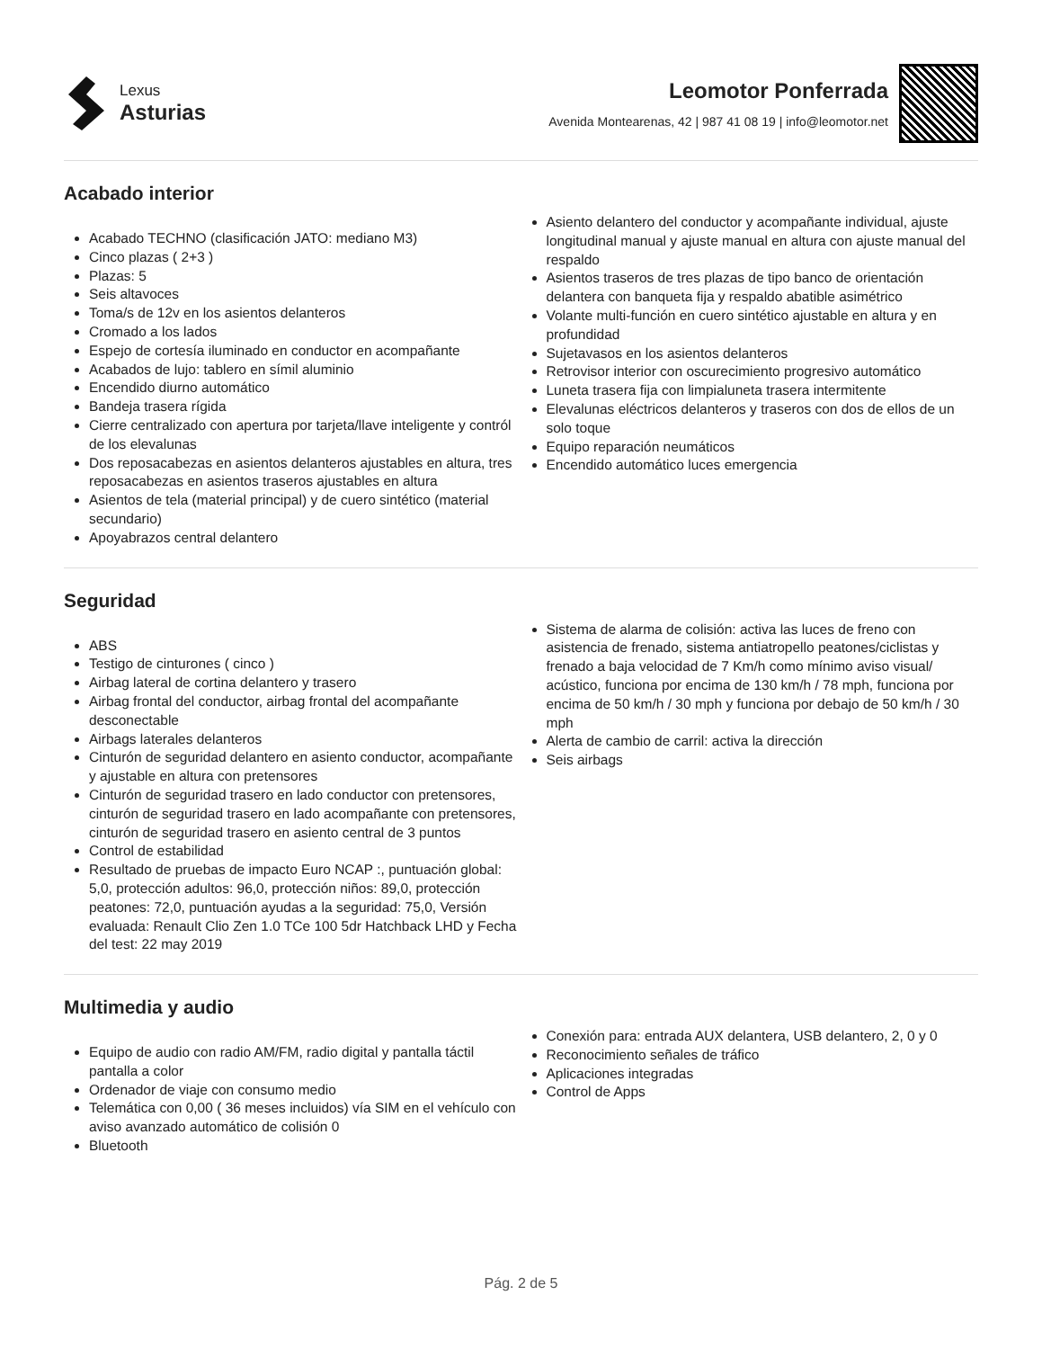Lexus
Asturias
Leomotor Ponferrada
Avenida Montearenas, 42 | 987 41 08 19 | info@leomotor.net
Acabado interior
Acabado TECHNO (clasificación JATO: mediano M3)
Cinco plazas ( 2+3 )
Plazas: 5
Seis altavoces
Toma/s de 12v en los asientos delanteros
Cromado a los lados
Espejo de cortesía iluminado en conductor en acompañante
Acabados de lujo: tablero en símil aluminio
Encendido diurno automático
Bandeja trasera rígida
Cierre centralizado con apertura por tarjeta/llave inteligente y contról de los elevalunas
Dos reposacabezas en asientos delanteros ajustables en altura, tres reposacabezas en asientos traseros ajustables en altura
Asientos de tela (material principal) y de cuero sintético (material secundario)
Apoyabrazos central delantero
Asiento delantero del conductor y acompañante individual, ajuste longitudinal manual y ajuste manual en altura con ajuste manual del respaldo
Asientos traseros de tres plazas de tipo banco de orientación delantera con banqueta fija y respaldo abatible asimétrico
Volante multi-función en cuero sintético ajustable en altura y en profundidad
Sujetavasos en los asientos delanteros
Retrovisor interior con oscurecimiento progresivo automático
Luneta trasera fija con limpialuneta trasera intermitente
Elevalunas eléctricos delanteros y traseros con dos de ellos de un solo toque
Equipo reparación neumáticos
Encendido automático luces emergencia
Seguridad
ABS
Testigo de cinturones ( cinco )
Airbag lateral de cortina delantero y trasero
Airbag frontal del conductor, airbag frontal del acompañante desconectable
Airbags laterales delanteros
Cinturón de seguridad delantero en asiento conductor, acompañante y ajustable en altura con pretensores
Cinturón de seguridad trasero en lado conductor con pretensores, cinturón de seguridad trasero en lado acompañante con pretensores, cinturón de seguridad trasero en asiento central de 3 puntos
Control de estabilidad
Resultado de pruebas de impacto Euro NCAP :, puntuación global: 5,0, protección adultos: 96,0, protección niños: 89,0, protección peatones: 72,0, puntuación ayudas a la seguridad: 75,0, Versión evaluada: Renault Clio Zen 1.0 TCe 100 5dr Hatchback LHD y Fecha del test: 22 may 2019
Sistema de alarma de colisión: activa las luces de freno con asistencia de frenado, sistema antiatropello peatones/ciclistas y frenado a baja velocidad de 7 Km/h como mínimo aviso visual/ acústico, funciona por encima de 130 km/h / 78 mph, funciona por encima de 50 km/h / 30 mph y funciona por debajo de 50 km/h / 30 mph
Alerta de cambio de carril: activa la dirección
Seis airbags
Multimedia y audio
Equipo de audio con radio AM/FM, radio digital y pantalla táctil pantalla a color
Ordenador de viaje con consumo medio
Telemática con 0,00 ( 36 meses incluidos) vía SIM en el vehículo con aviso avanzado automático de colisión 0
Bluetooth
Conexión para: entrada AUX delantera, USB delantero, 2, 0 y 0
Reconocimiento señales de tráfico
Aplicaciones integradas
Control de Apps
Pág. 2 de 5